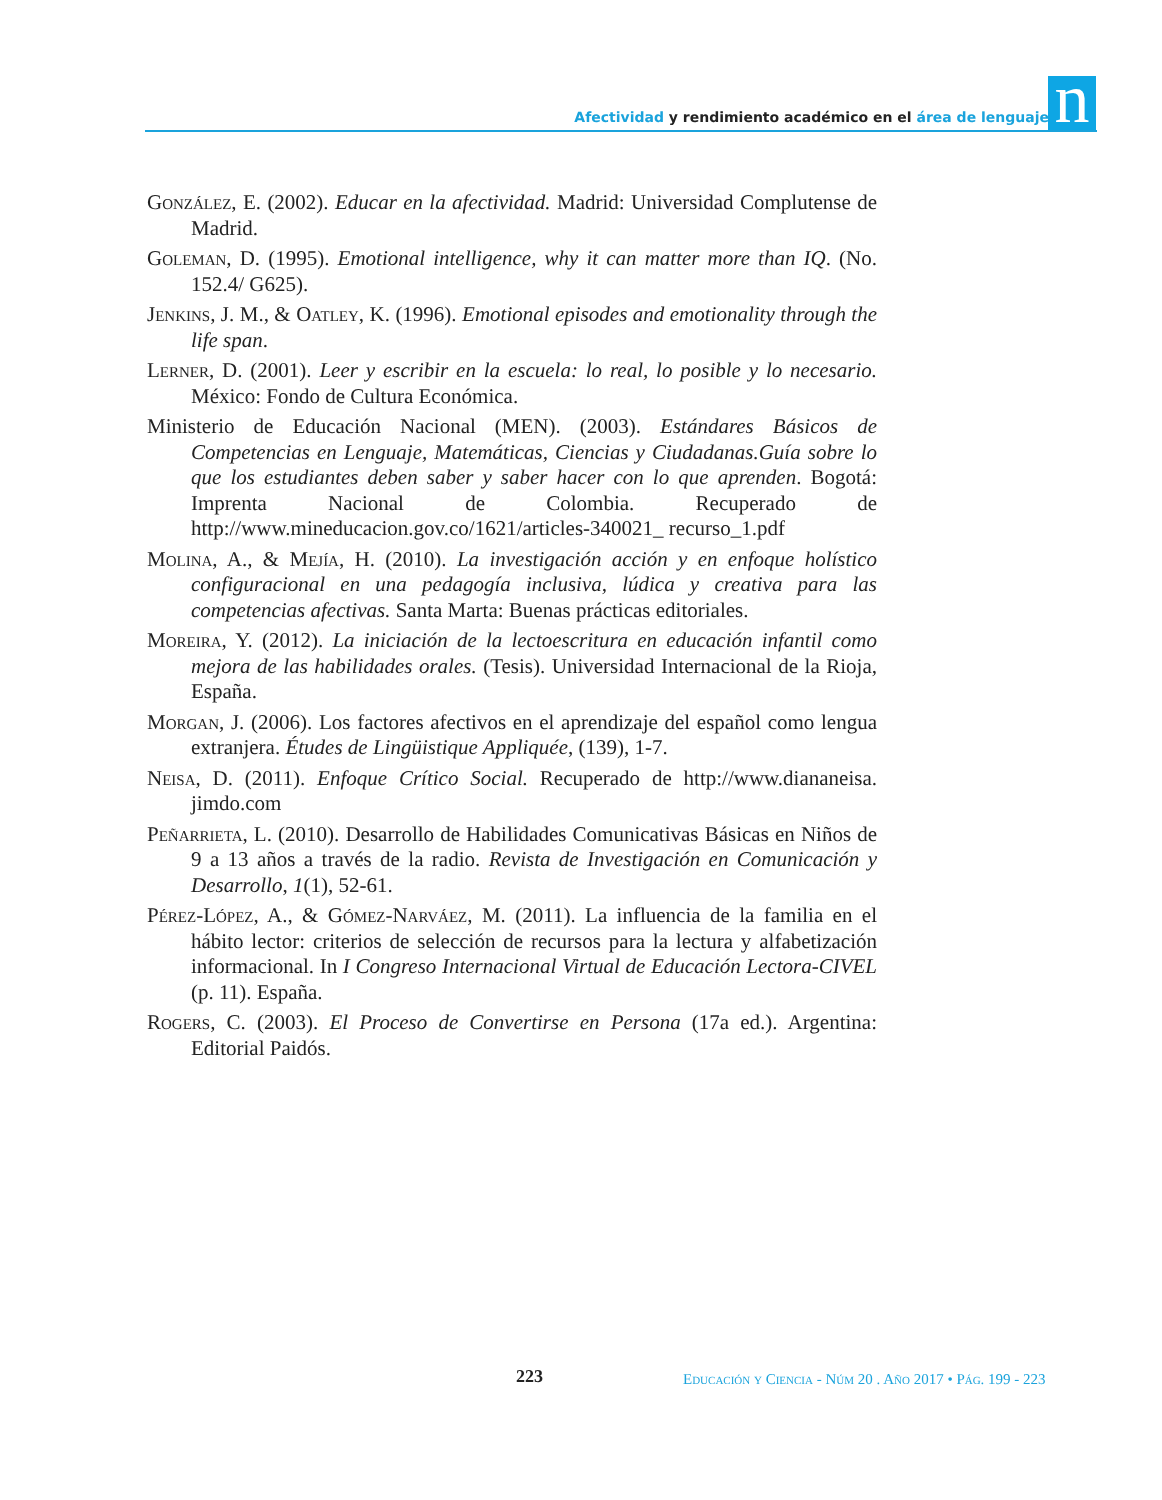Afectividad y rendimiento académico en el área de lenguaje n
González, E. (2002). Educar en la afectividad. Madrid: Universidad Complutense de Madrid.
Goleman, D. (1995). Emotional intelligence, why it can matter more than IQ. (No. 152.4/ G625).
Jenkins, J. M., & Oatley, K. (1996). Emotional episodes and emotionality through the life span.
Lerner, D. (2001). Leer y escribir en la escuela: lo real, lo posible y lo necesario. México: Fondo de Cultura Económica.
Ministerio de Educación Nacional (MEN). (2003). Estándares Básicos de Competencias en Lenguaje, Matemáticas, Ciencias y Ciudadanas.Guía sobre lo que los estudiantes deben saber y saber hacer con lo que aprenden. Bogotá: Imprenta Nacional de Colombia. Recuperado de http://www.mineducacion.gov.co/1621/articles-340021_ recurso_1.pdf
Molina, A., & Mejía, H. (2010). La investigación acción y en enfoque holístico configuracional en una pedagogía inclusiva, lúdica y creativa para las competencias afectivas. Santa Marta: Buenas prácticas editoriales.
Moreira, Y. (2012). La iniciación de la lectoescritura en educación infantil como mejora de las habilidades orales. (Tesis). Universidad Internacional de la Rioja, España.
Morgan, J. (2006). Los factores afectivos en el aprendizaje del español como lengua extranjera. Études de Lingüistique Appliquée, (139), 1-7.
Neisa, D. (2011). Enfoque Crítico Social. Recuperado de http://www.diananeisa. jimdo.com
Peñarrieta, L. (2010). Desarrollo de Habilidades Comunicativas Básicas en Niños de 9 a 13 años a través de la radio. Revista de Investigación en Comunicación y Desarrollo, 1(1), 52-61.
Pérez-López, A., & Gómez-Narváez, M. (2011). La influencia de la familia en el hábito lector: criterios de selección de recursos para la lectura y alfabetización informacional. In I Congreso Internacional Virtual de Educación Lectora-CIVEL (p. 11). España.
Rogers, C. (2003). El Proceso de Convertirse en Persona (17a ed.). Argentina: Editorial Paidós.
223 Educación y Ciencia - Núm 20 . Año 2017 • Pág. 199 - 223